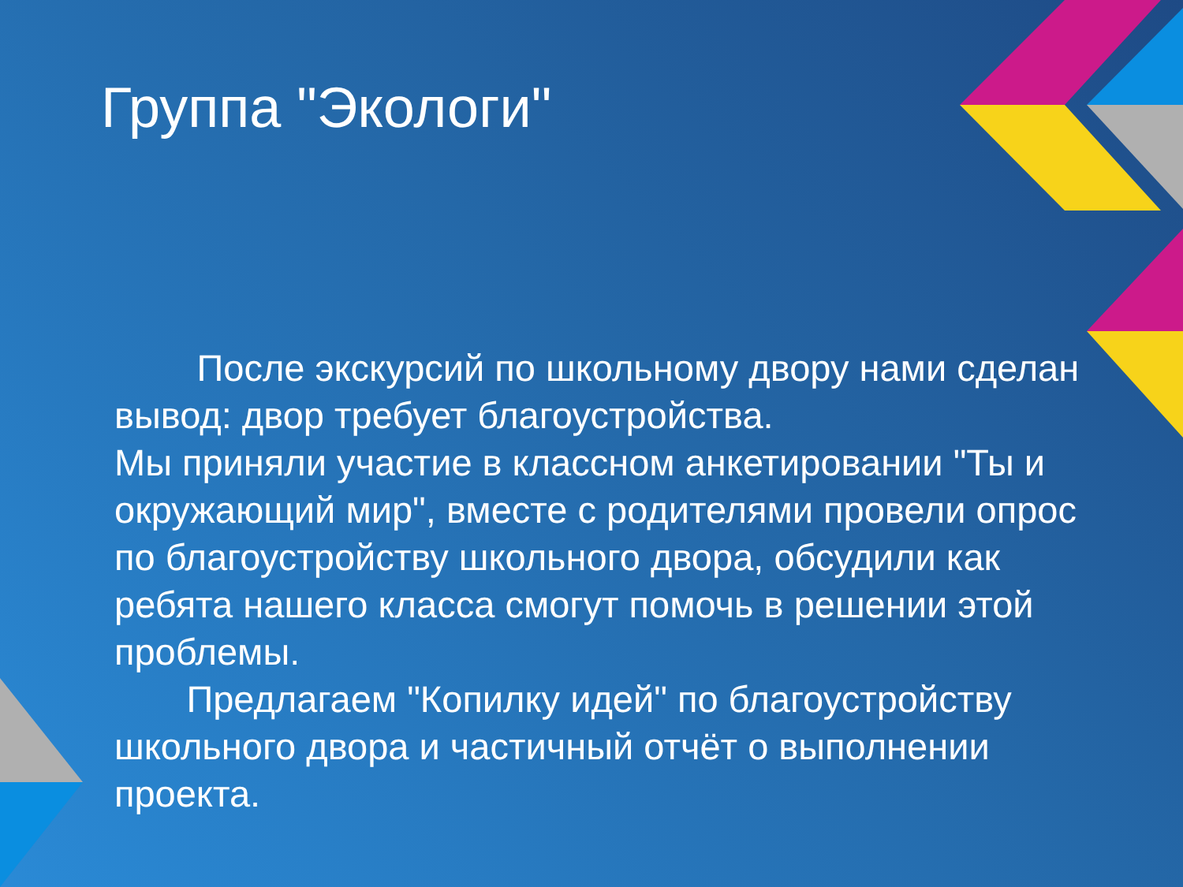Группа "Экологи"
После экскурсий по школьному двору нами сделан вывод: двор требует благоустройства.
Мы приняли участие в классном анкетировании "Ты и окружающий мир", вместе с родителями провели опрос по благоустройству школьного двора, обсудили как ребята нашего класса смогут помочь в решении этой проблемы.
Предлагаем "Копилку идей" по благоустройству школьного двора и частичный отчёт о выполнении проекта.